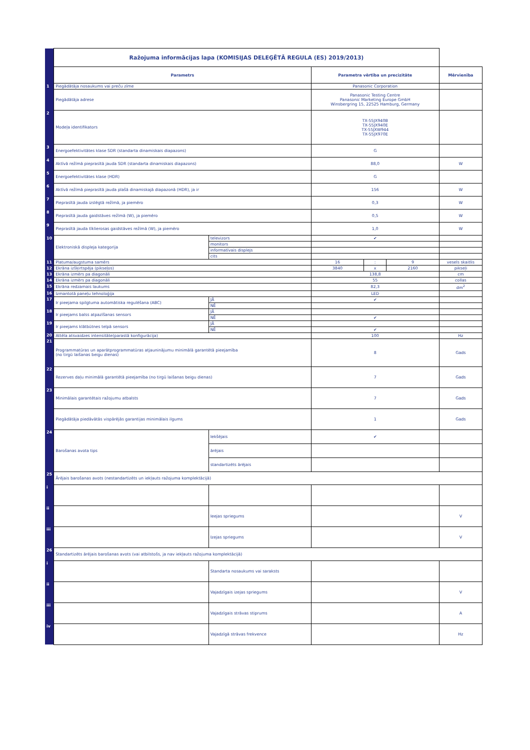| | Ražojuma informācijas lapa (KOMISIJAS DELEĢĒTĀ REGULA (ES) 2019/2013) | | | | | |
| | Parametrs | | Parametra vērtība un precizitāte | | | Mērvienība |
| 1 | Piegādātāja nosaukums vai preču zīme | | Panasonic Corporation | | | |
| | Piegādātāja adrese | | Panasonic Testing Centre Panasonic Marketing Europe GmbH Winsbergring 15, 22525 Hamburg, Germany | | | |
| 2 | Modeļa identifikators | | TX-55JX940B TX-55JX940E TX-55JXW944 TX-55JX970E | | | |
| 3 | Energoefektivitātes klase SDR (standarta dinamiskais diapazons) | | G | | | |
| 4 | Aktīvā režīmā pieprasītā jauda SDR (standarta dinamiskais diapazons) | | 88,0 | | | W |
| 5 | Energoefektivitātes klase (HDR) | | G | | | |
| 6 | Aktīvā režīmā pieprasītā jauda plašā dinamiskajā diapazonā (HDR), ja ir | | 156 | | | W |
| 7 | Pieprasītā jauda izslēgtā režīmā, ja piemēro | | 0,3 | | | W |
| 8 | Pieprasītā jauda gaidstāves režīmā (W), ja piemēro | | 0,5 | | | W |
| 9 | Pieprasītā jauda tīklierosas gaidstāves režīmā (W), ja piemēro | | 1,0 | | | W |
| 10 | Elektroniskā displeja kategorija | televizors | ✔ | | | |
| | | monitors | | | | |
| | | informatīvais displejs | | | | |
| | | cits | | | | |
| 11 | Platuma/augstuma samērs | | 16 | : | 9 | vesels skaitlis |
| 12 | Ekrāna izšķirtspēja (pikseļos) | | 3840 | x | 2160 | pikseļi |
| 13 | Ekrāna izmērs pa diagonāli | | 138,8 | | | cm |
| 14 | Ekrāna izmērs pa diagonāli | | 55 | | | collas |
| 15 | Ekrāna redzamais laukums | | 82,3 | | | dm<sup>2</sup> |
| 16 | Izmantotā paneļu tehnoloģija | | LED | | | |
| 17 | Ir pieejama spilgtuma automātiska regulēšana (ABC) | JĀ | ✔ | | | |
| | | NĒ | | | | |
| 18 | Ir pieejams balss atpazīšanas sensors | JĀ | | | | |
| | | NĒ | ✔ | | | |
| 19 | Ir pieejams klātbūtnes telpā sensors | JĀ | | | | |
| | | NĒ | ✔ | | | |
| 20 | Attēla atsvaidzes intensitāte(parastā konfigurācija) | | 100 | | | Hz |
| 21 | Programmatūras un aparātprogrammatūras atjauninājumu minimālā garantētā pieejamība (no tirgū laišanas beigu dienas) | | 8 | | | Gads |
| 22 | Rezerves daļu minimālā garantētā pieejamība (no tirgū laišanas beigu dienas) | | 7 | | | Gads |
| 23 | Minimālais garantētais ražojumu atbalsts | | 7 | | | Gads |
| | Piegādātāja piedāvātās vispārējās garantijas minimālais ilgums | | 1 | | | Gads |
| 24 | Barošanas avota tips | Iekšējais | ✔ | | | |
| | | ārējais | | | | |
| | | standartizēts ārējais | | | | |
| 25 | Ārējais barošanas avots (nestandartizēts un iekļauts ražojuma komplektācijā) | | | | | |
| i | | | | | | |
| ii | | Ieejas spriegums | | | | V |
| iii | | Izejas spriegums | | | | V |
| 26 | Standartizēts ārējais barošanas avots (vai atbilstošs, ja nav iekļauts ražojuma komplektācijā) | | | | | |
| i | | Standarta nosaukums vai saraksts | | | | |
| ii | | Vajadzīgais izejas spriegums | | | | V |
| iii | | Vajadzīgais strāvas stiprums | | | | A |
| iv | | Vajadzīgā strāvas frekvence | | | | Hz |